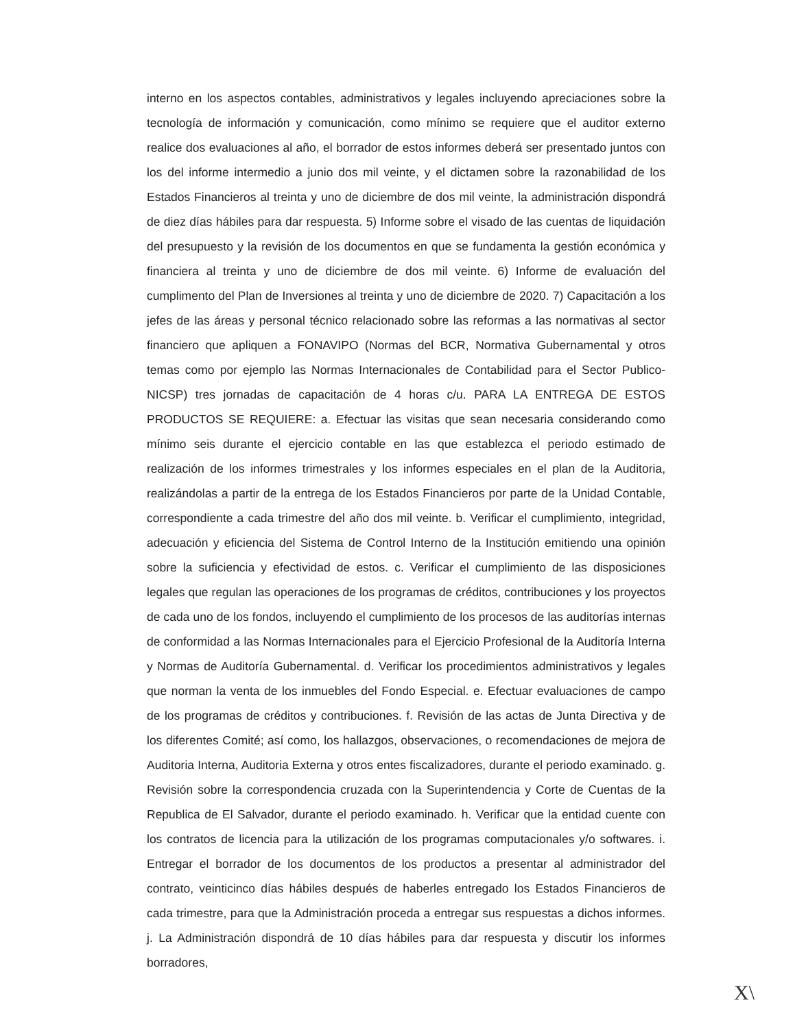interno en los aspectos contables, administrativos y legales incluyendo apreciaciones sobre la tecnología de información y comunicación, como mínimo se requiere que el auditor externo realice dos evaluaciones al año, el borrador de estos informes deberá ser presentado juntos con los del informe intermedio a junio dos mil veinte, y el dictamen sobre la razonabilidad de los Estados Financieros al treinta y uno de diciembre de dos mil veinte, la administración dispondrá de diez días hábiles para dar respuesta. 5) Informe sobre el visado de las cuentas de liquidación del presupuesto y la revisión de los documentos en que se fundamenta la gestión económica y financiera al treinta y uno de diciembre de dos mil veinte. 6) Informe de evaluación del cumplimento del Plan de Inversiones al treinta y uno de diciembre de 2020. 7) Capacitación a los jefes de las áreas y personal técnico relacionado sobre las reformas a las normativas al sector financiero que apliquen a FONAVIPO (Normas del BCR, Normativa Gubernamental y otros temas como por ejemplo las Normas Internacionales de Contabilidad para el Sector Publico-NICSP) tres jornadas de capacitación de 4 horas c/u. PARA LA ENTREGA DE ESTOS PRODUCTOS SE REQUIERE: a. Efectuar las visitas que sean necesaria considerando como mínimo seis durante el ejercicio contable en las que establezca el periodo estimado de realización de los informes trimestrales y los informes especiales en el plan de la Auditoria, realizándolas a partir de la entrega de los Estados Financieros por parte de la Unidad Contable, correspondiente a cada trimestre del año dos mil veinte. b. Verificar el cumplimiento, integridad, adecuación y eficiencia del Sistema de Control Interno de la Institución emitiendo una opinión sobre la suficiencia y efectividad de estos. c. Verificar el cumplimiento de las disposiciones legales que regulan las operaciones de los programas de créditos, contribuciones y los proyectos de cada uno de los fondos, incluyendo el cumplimiento de los procesos de las auditorías internas de conformidad a las Normas Internacionales para el Ejercicio Profesional de la Auditoría Interna y Normas de Auditoría Gubernamental. d. Verificar los procedimientos administrativos y legales que norman la venta de los inmuebles del Fondo Especial. e. Efectuar evaluaciones de campo de los programas de créditos y contribuciones. f. Revisión de las actas de Junta Directiva y de los diferentes Comité; así como, los hallazgos, observaciones, o recomendaciones de mejora de Auditoria Interna, Auditoria Externa y otros entes fiscalizadores, durante el periodo examinado. g. Revisión sobre la correspondencia cruzada con la Superintendencia y Corte de Cuentas de la Republica de El Salvador, durante el periodo examinado. h. Verificar que la entidad cuente con los contratos de licencia para la utilización de los programas computacionales y/o softwares. i. Entregar el borrador de los documentos de los productos a presentar al administrador del contrato, veinticinco días hábiles después de haberles entregado los Estados Financieros de cada trimestre, para que la Administración proceda a entregar sus respuestas a dichos informes. j. La Administración dispondrá de 10 días hábiles para dar respuesta y discutir los informes borradores,
X\